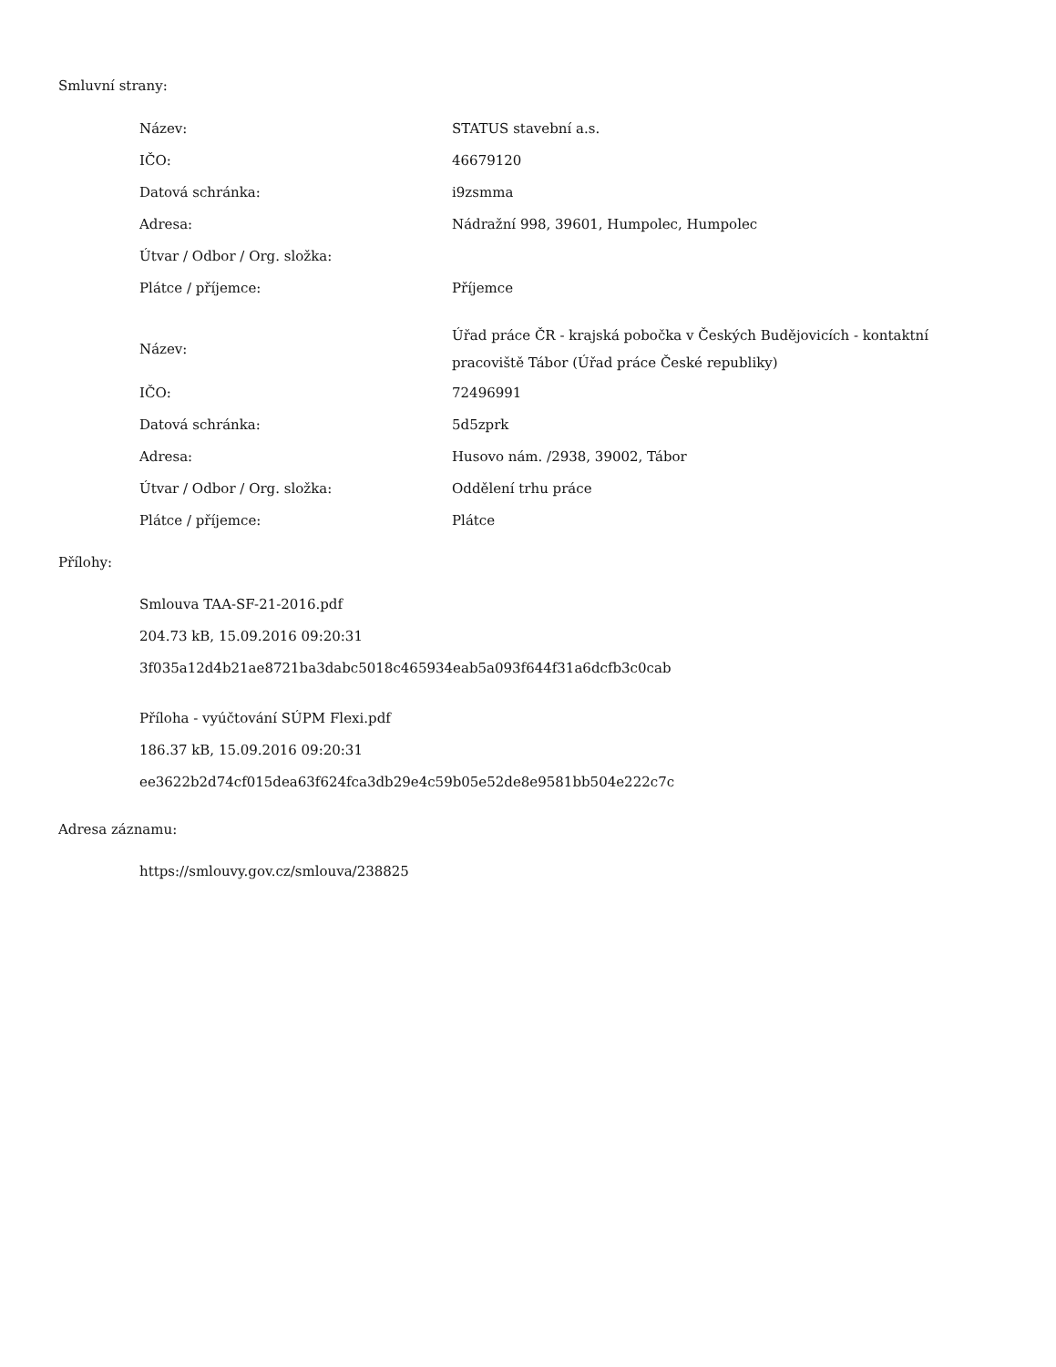Smluvní strany:
| Název: | STATUS stavební a.s. |
| IČO: | 46679120 |
| Datová schránka: | i9zsmma |
| Adresa: | Nádražní 998, 39601, Humpolec, Humpolec |
| Útvar / Odbor / Org. složka: | |
| Plátce / příjemce: | Příjemce |
| Název: | Úřad práce ČR - krajská pobočka v Českých Budějovicích - kontaktní pracoviště Tábor (Úřad práce České republiky) |
| IČO: | 72496991 |
| Datová schránka: | 5d5zprk |
| Adresa: | Husovo nám. /2938, 39002, Tábor |
| Útvar / Odbor / Org. složka: | Oddělení trhu práce |
| Plátce / příjemce: | Plátce |
Přílohy:
Smlouva TAA-SF-21-2016.pdf
204.73 kB, 15.09.2016 09:20:31
3f035a12d4b21ae8721ba3dabc5018c465934eab5a093f644f31a6dcfb3c0cab
Příloha - vyúčtování SÚPM Flexi.pdf
186.37 kB, 15.09.2016 09:20:31
ee3622b2d74cf015dea63f624fca3db29e4c59b05e52de8e9581bb504e222c7c
Adresa záznamu:
https://smlouvy.gov.cz/smlouva/238825